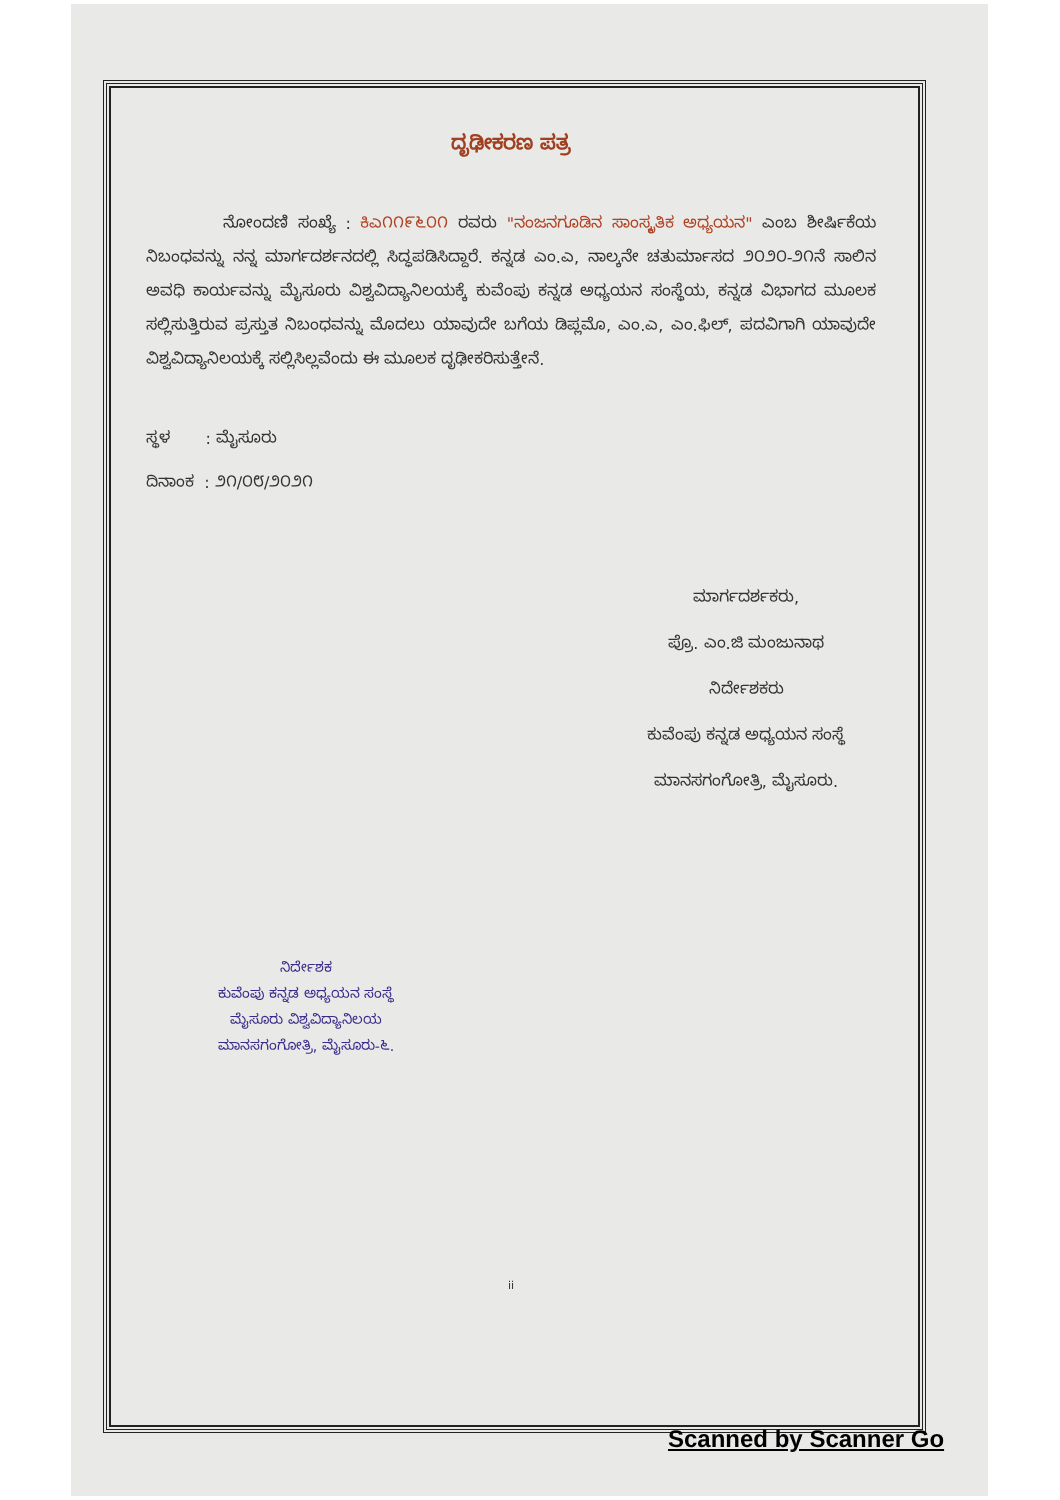ದೃಢೀಕರಣ ಪತ್ರ
ನೋಂದಣಿ ಸಂಖ್ಯೆ : ಕಿಎ೧೧೯೬೦೧ ರವರು "ನಂಜನಗೂಡಿನ ಸಾಂಸ್ಕೃತಿಕ ಅಧ್ಯಯನ" ಎಂಬ ಶೀರ್ಷಿಕೆಯ ನಿಬಂಧವನ್ನು ನನ್ನ ಮಾರ್ಗದರ್ಶನದಲ್ಲಿ ಸಿದ್ಧಪಡಿಸಿದ್ದಾರೆ. ಕನ್ನಡ ಎಂ.ಎ, ನಾಲ್ಕನೇ ಚತುರ್ಮಾಸದ ೨೦೨೦-೨೧ನೆ ಸಾಲಿನ ಅವಧಿ ಕಾರ್ಯವನ್ನು ಮೈಸೂರು ವಿಶ್ವವಿದ್ಯಾನಿಲಯಕ್ಕೆ ಕುವೆಂಪು ಕನ್ನಡ ಅಧ್ಯಯನ ಸಂಸ್ಥೆಯ, ಕನ್ನಡ ವಿಭಾಗದ ಮೂಲಕ ಸಲ್ಲಿಸುತ್ತಿರುವ ಪ್ರಸ್ತುತ ನಿಬಂಧವನ್ನು ಮೊದಲು ಯಾವುದೇ ಬಗೆಯ ಡಿಪ್ಲಮೊ, ಎಂ.ಎ, ಎಂ.ಫಿಲ್, ಪದವಿಗಾಗಿ ಯಾವುದೇ ವಿಶ್ವವಿದ್ಯಾನಿಲಯಕ್ಕೆ ಸಲ್ಲಿಸಿಲ್ಲವೆಂದು ಈ ಮೂಲಕ ದೃಢೀಕರಿಸುತ್ತೇನೆ.
ಸ್ಥಳ : ಮೈಸೂರು
ದಿನಾಂಕ : ೨೧/೦೮/೨೦೨೧
ಮಾರ್ಗದರ್ಶಕರು,
ಪ್ರೊ. ಎಂ.ಜಿ ಮಂಜುನಾಥ
ನಿರ್ದೇಶಕರು
ಕುವೆಂಪು ಕನ್ನಡ ಅಧ್ಯಯನ ಸಂಸ್ಥೆ
ಮಾನಸಗಂಗೋತ್ರಿ, ಮೈಸೂರು.
ನಿರ್ದೇಶಕ
ಕುವೆಂಪು ಕನ್ನಡ ಅಧ್ಯಯನ ಸಂಸ್ಥೆ
ಮೈಸೂರು ವಿಶ್ವವಿದ್ಯಾನಿಲಯ
ಮಾನಸಗಂಗೋತ್ರಿ, ಮೈಸೂರು-೬.
ii
Scanned by Scanner Go